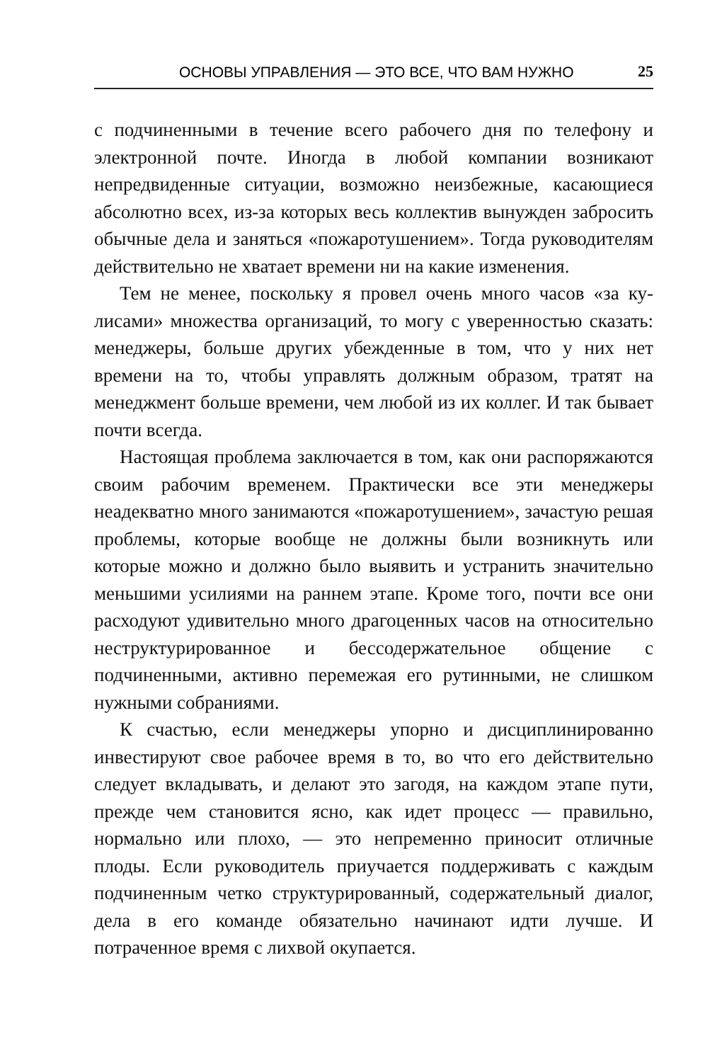ОСНОВЫ УПРАВЛЕНИЯ — ЭТО ВСЕ, ЧТО ВАМ НУЖНО 25
с подчиненными в течение всего рабочего дня по телефону и электронной почте. Иногда в любой компании возникают непредвиденные ситуации, возможно неизбежные, касающие­ся абсолютно всех, из-за которых весь коллектив вынужден забросить обычные дела и заняться «пожаротушением». Тогда руководителям действительно не хватает времени ни на какие изменения.
Тем не менее, поскольку я провел очень много часов «за ку­лисами» множества организаций, то могу с уверенностью ска­зать: менеджеры, больше других убежденные в том, что у них нет времени на то, чтобы управлять должным образом, тратят на менеджмент больше времени, чем любой из их коллег. И так бывает почти всегда.
Настоящая проблема заключается в том, как они распо­ряжаются своим рабочим временем. Практически все эти менеджеры неадекватно много занимаются «пожаротушени­ем», зачастую решая проблемы, которые вообще не должны были возникнуть или которые можно и должно было выявить и устранить значительно меньшими усилиями на раннем эта­пе. Кроме того, почти все они расходуют удивительно много драгоценных часов на относительно неструктурированное и бессодержательное общение с подчиненными, активно пере­межая его рутинными, не слишком нужными собраниями.
К счастью, если менеджеры упорно и дисциплинированно инвестируют свое рабочее время в то, во что его действитель­но следует вкладывать, и делают это загодя, на каждом этапе пути, прежде чем становится ясно, как идет процесс — пра­вильно, нормально или плохо, — это непременно приносит от­личные плоды. Если руководитель приучается поддерживать с каждым подчиненным четко структурированный, содержа­тельный диалог, дела в его команде обязательно начинают идти лучше. И потраченное время с лихвой окупается.